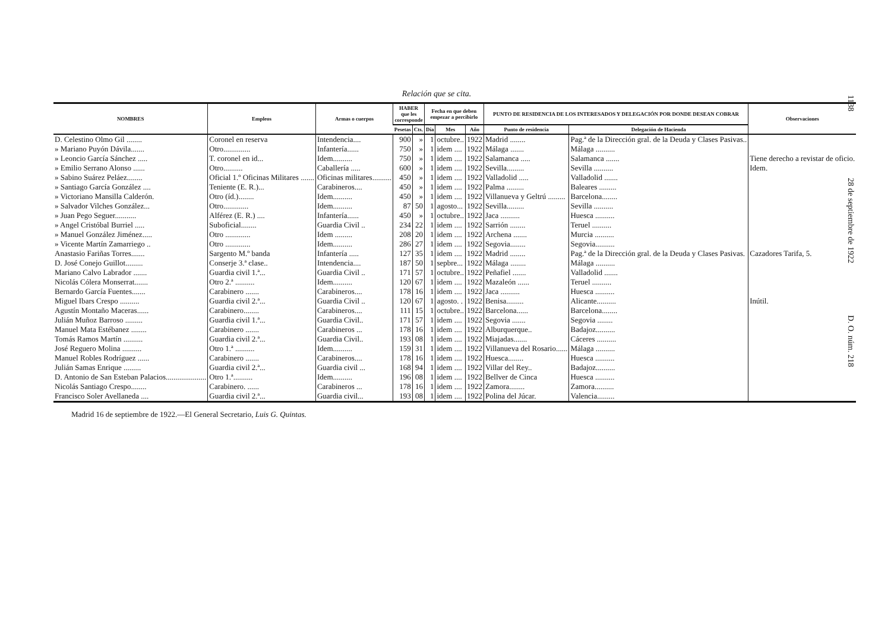1138 28 de septiembre de 1922 D. O. núm. 218
Relación que se cita.
| NOMBRES | Empleos | Armas o cuerpos | HABER que les corresponde | | Fecha en que deben empezar a percibirlo | | | PUNTO DE RESIDENCIA DE LOS INTERESADOS Y DELEGACIÓN POR DONDE DESEAN COBRAR | | Observaciones |
| --- | --- | --- | --- | --- | --- | --- | --- | --- | --- | --- |
| | | | Pesetas | Cts. | Día | Mes | Año | Punto de residencia | Delegación de Hacienda | |
| D. Celestino Olmo Gil ........ | Coronel en reserva | Intendencia.... | 900 | » | 1 | octubre.. | 1922 | Madrid ........ | Pag.ª de la Dirección gral. de la Deuda y Clases Pasivas.. | |
| » Mariano Puyón Dávila....... | Otro.............. | Infantería...... | 750 | » | 1 | idem .... | 1922 | Málaga ....... | Málaga .......... | |
| » Leoncio García Sánchez ..... | T. coronel en id... | Idem.......... | 750 | » | 1 | idem .... | 1922 | Salamanca ..... | Salamanca ....... | Tiene derecho a revistar de oficio. |
| » Emilio Serrano Alonso ...... | Otro.......... | Caballería ..... | 600 | » | 1 | idem .... | 1922 | Sevilla......... | Sevilla .......... | Idem. |
| » Sabino Suárez Peláez........ | Oficial 1.º Oficinas Militares ....... | Oficinas militares.......... | 450 | » | 1 | idem .... | 1922 | Valladolid ..... | Valladolid ....... | |
| » Santiago García González .... | Teniente (E. R.)... | Carabineros.... | 450 | » | 1 | idem .... | 1922 | Palma ......... | Baleares ......... | |
| » Victoriano Mansilla Calderón. | Otro (íd.)........ | Idem.......... | 450 | » | 1 | idem .... | 1922 | Villanueva y Geltrú ......... | Barcelona........ | |
| » Salvador Vilches González... | Otro............. | Idem.......... | 87 | 50 | 1 | agosto... | 1922 | Sevilla......... | Sevilla .......... | |
| » Juan Pego Seguer........... | Alférez (E. R.) .... | Infantería...... | 450 | » | 1 | octubre.. | 1922 | Jaca .......... | Huesca .......... | |
| » Angel Cristóbal Burriel ..... | Suboficial........ | Guardia Civil .. | 234 | 22 | 1 | idem .... | 1922 | Sarrión ........ | Teruel .......... | |
| » Manuel González Jiménez..... | Otro ............. | Idem ......... | 208 | 20 | 1 | idem .... | 1922 | Archena ....... | Murcia .......... | |
| » Vicente Martín Zamarriego .. | Otro ............. | Idem.......... | 286 | 27 | 1 | idem .... | 1922 | Segovia........ | Segovia.......... | |
| Anastasio Fariñas Torres....... | Sargento M.º banda | Infantería ..... | 127 | 35 | 1 | idem .... | 1922 | Madrid ........ | Pag.ª de la Dirección gral. de la Deuda y Clases Pasivas. | Cazadores Tarifa, 5. |
| D. José Conejo Guillot......... | Conserje 3.ª clase.. | Intendencia.... | 187 | 50 | 1 | sepbre... | 1922 | Málaga ........ | Málaga .......... | |
| Mariano Calvo Labrador ....... | Guardia civil 1.ª... | Guardia Civil .. | 171 | 57 | 1 | octubre.. | 1922 | Peñafiel ....... | Valladolid ....... | |
| Nicolás Cólera Monserrat....... | Otro 2.ª .......... | Idem.......... | 120 | 67 | 1 | idem .... | 1922 | Mazaleón ...... | Teruel .......... | |
| Bernardo García Fuentes....... | Carabinero ....... | Carabineros.... | 178 | 16 | 1 | idem .... | 1922 | Jaca .......... | Huesca .......... | |
| Miguel Ibars Crespo .......... | Guardia civil 2.ª... | Guardia Civil .. | 120 | 67 | 1 | agosto. . | 1922 | Benisa......... | Alicante.......... | Inútil. |
| Agustín Montaño Maceras...... | Carabinero........ | Carabineros.... | 111 | 15 | 1 | octubre.. | 1922 | Barcelona...... | Barcelona........ | |
| Julián Muñoz Barroso ......... | Guardia civil 1.ª... | Guardia Civil.. | 171 | 57 | 1 | idem .... | 1922 | Segovia ....... | Segovia ........ | |
| Manuel Mata Estébanez ........ | Carabinero ....... | Carabineros ... | 178 | 16 | 1 | idem .... | 1922 | Alburquerque.. | Badajoz.......... | |
| Tomás Ramos Martín .......... | Guardia civil 2.ª... | Guardia Civil.. | 193 | 08 | 1 | idem .... | 1922 | Miajadas....... | Cáceres .......... | |
| José Reguero Molina .......... | Otro 1.ª .......... | Idem.......... | 159 | 31 | 1 | idem .... | 1922 | Villanueva del Rosario...... | Málaga .......... | |
| Manuel Robles Rodríguez ...... | Carabinero ....... | Carabineros.... | 178 | 16 | 1 | idem .... | 1922 | Huesca........ | Huesca .......... | |
| Julián Samas Enrique ......... | Guardia civil 2.ª... | Guardia civil ... | 168 | 94 | 1 | idem .... | 1922 | Villar del Rey.. | Badajoz.......... | |
| D. Antonio de San Esteban Palacios..................... | Otro 1.ª.......... | Idem.......... | 196 | 08 | 1 | idem .... | 1922 | Bellver de Cinca | Huesca .......... | |
| Nicolás Santiago Crespo........ | Carabinero. ...... | Carabineros ... | 178 | 16 | 1 | idem .... | 1922 | Zamora........ | Zamora.......... | |
| Francisco Soler Avellaneda .... | Guardia civil 2.ª... | Guardia civil... | 193 | 08 | 1 | idem .... | 1922 | Polina del Júcar. | Valencia......... | |
Madrid 16 de septiembre de 1922.—El General Secretario, Luis G. Quintas.